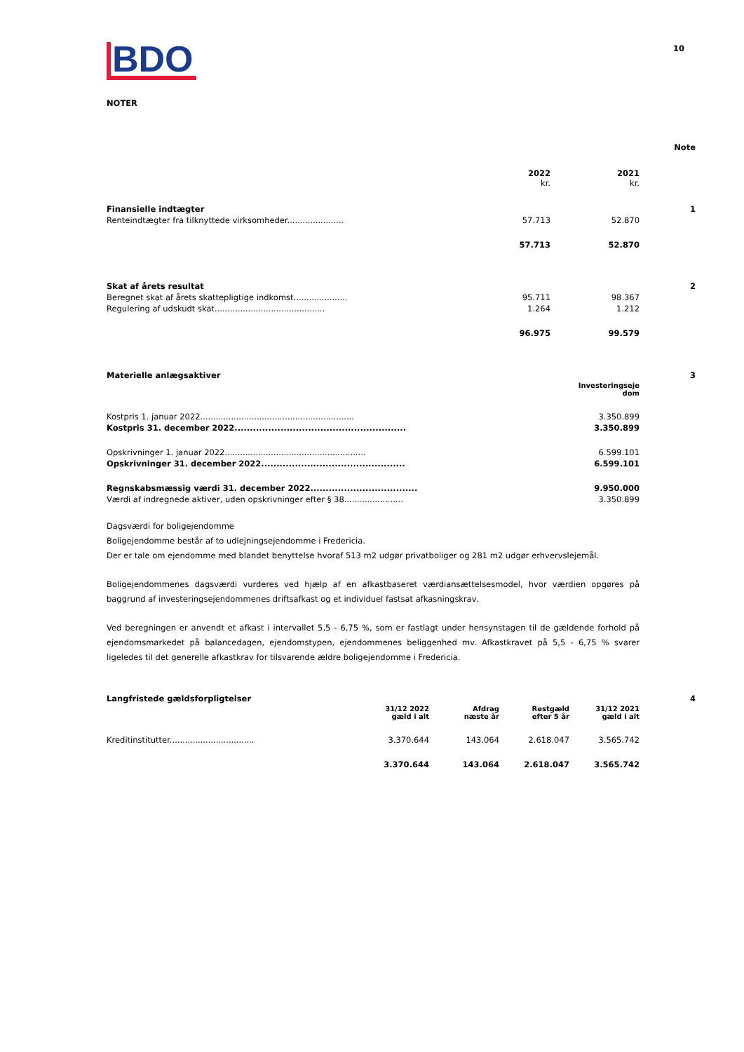BDO 10
NOTER
| | | | Note |
| | 2022 kr. | 2021 kr. | |
| Finansielle indtægter | | | 1 |
| Renteindtægter fra tilknyttede virksomheder...................... | 57.713 | 52.870 | |
| | 57.713 | 52.870 | |
| Skat af årets resultat | | | 2 |
| Beregnet skat af årets skattepligtige indkomst..................... | 95.711 | 98.367 | |
| Regulering af udskudt skat........................................... | 1.264 | 1.212 | |
| | 96.975 | 99.579 | |
| Materielle anlægsaktiver | | 3 |
| | Investeringseje dom | |
| Kostpris 1. januar 2022............................................................ | 3.350.899 | |
| Kostpris 31. december 2022........................................................ | 3.350.899 | |
| Opskrivninger 1. januar 2022....................................................... | 6.599.101 | |
| Opskrivninger 31. december 2022............................................... | 6.599.101 | |
| Regnskabsmæssig værdi 31. december 2022................................... | 9.950.000 | |
| Værdi af indregnede aktiver, uden opskrivninger efter § 38....................... | 3.350.899 | |
Dagsværdi for boligejendomme
Boligejendomme består af to udlejningsejendomme i Fredericia.
Der er tale om ejendomme med blandet benyttelse hvoraf 513 m2 udgør privatboliger og 281 m2 udgør erhvervslejemål.
Boligejendommenes dagsværdi vurderes ved hjælp af en afkastbaseret værdiansættelsesmodel, hvor værdien opgøres på baggrund af investeringsejendommenes driftsafkast og et individuel fastsat afkasningskrav.
Ved beregningen er anvendt et afkast i intervallet 5,5 - 6,75 %, som er fastlagt under hensynstagen til de gældende forhold på ejendomsmarkedet på balancedagen, ejendomstypen, ejendommenes beliggenhed mv. Afkastkravet på 5,5 - 6,75 % svarer ligeledes til det generelle afkastkrav for tilsvarende ældre boligejendomme i Fredericia.
| Langfristede gældsforpligtelser | | | | | 4 |
| | 31/12 2022 gæld i alt | Afdrag næste år | Restgæld efter 5 år | 31/12 2021 gæld i alt | |
| Kreditinstitutter................................. | 3.370.644 | 143.064 | 2.618.047 | 3.565.742 | |
| | 3.370.644 | 143.064 | 2.618.047 | 3.565.742 | |